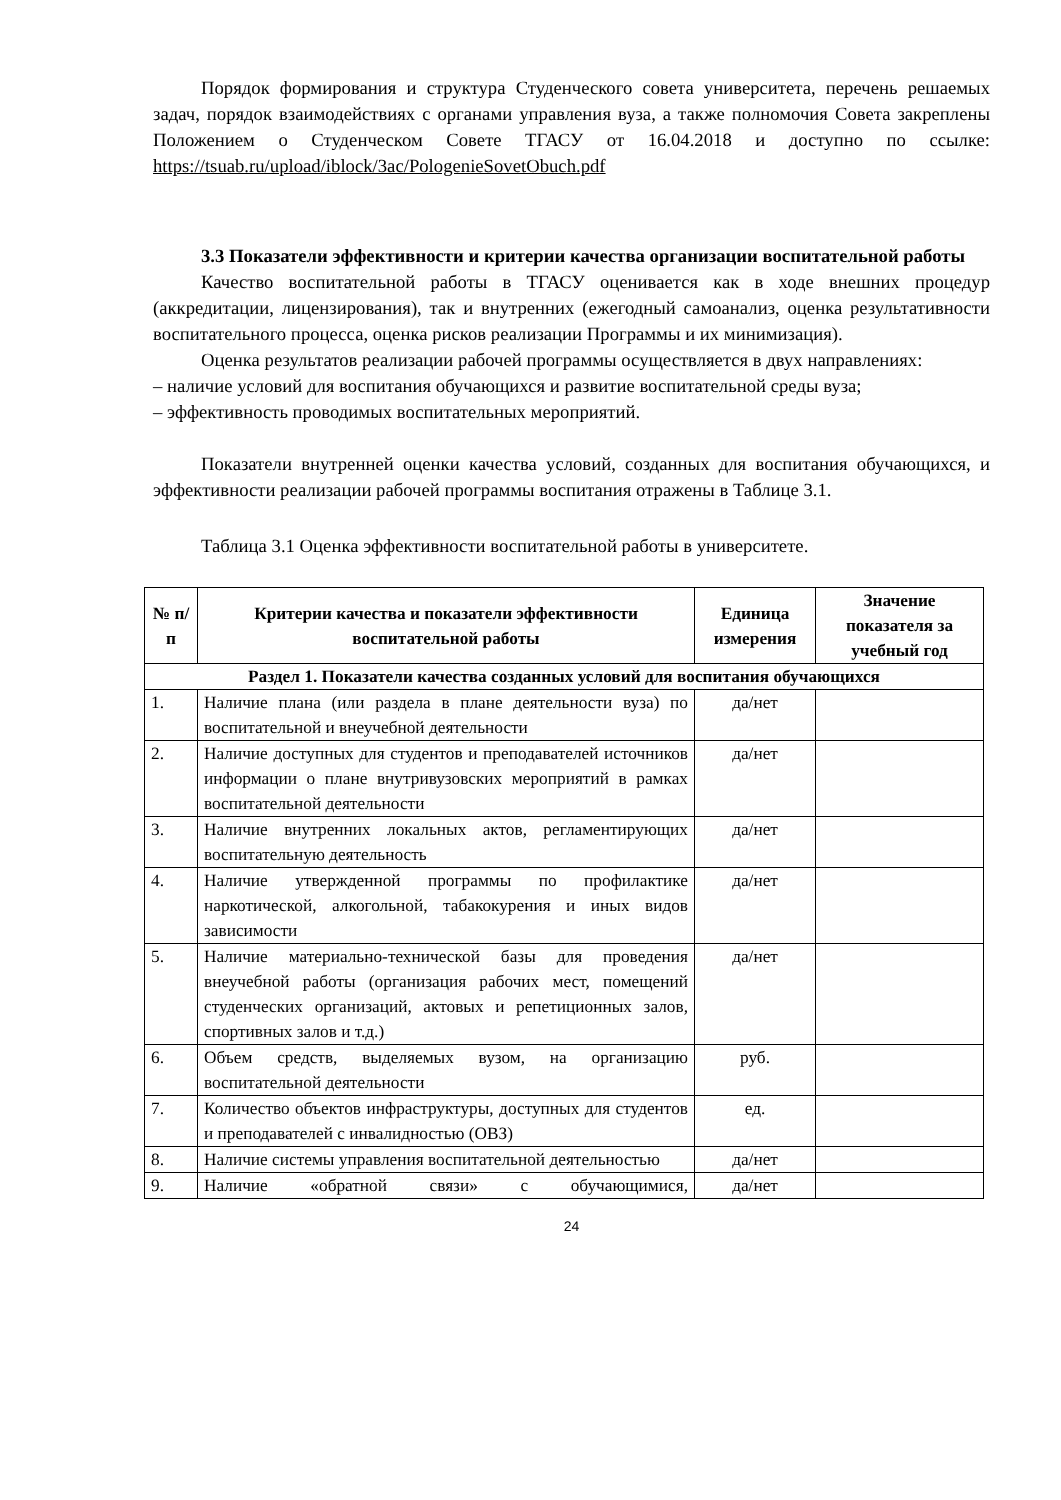Порядок формирования и структура Студенческого совета университета, перечень решаемых задач, порядок взаимодействиях с органами управления вуза, а также полномочия Совета закреплены Положением о Студенческом Совете ТГАСУ от 16.04.2018 и доступно по ссылке: https://tsuab.ru/upload/iblock/3ac/PologenieSovetObuch.pdf
3.3 Показатели эффективности и критерии качества организации воспитательной работы
Качество воспитательной работы в ТГАСУ оценивается как в ходе внешних процедур (аккредитации, лицензирования), так и внутренних (ежегодный самоанализ, оценка результативности воспитательного процесса, оценка рисков реализации Программы и их минимизация).
Оценка результатов реализации рабочей программы осуществляется в двух направлениях:
– наличие условий для воспитания обучающихся и развитие воспитательной среды вуза;
– эффективность проводимых воспитательных мероприятий.
Показатели внутренней оценки качества условий, созданных для воспитания обучающихся, и эффективности реализации рабочей программы воспитания отражены в Таблице 3.1.
Таблица 3.1 Оценка эффективности воспитательной работы в университете.
| № п/п | Критерии качества и показатели эффективности воспитательной работы | Единица измерения | Значение показателя за учебный год |
| --- | --- | --- | --- |
| Раздел 1. Показатели качества созданных условий для воспитания обучающихся | | | |
| 1. | Наличие плана (или раздела в плане деятельности вуза) по воспитательной и внеучебной деятельности | да/нет | |
| 2. | Наличие доступных для студентов и преподавателей источников информации о плане внутривузовских мероприятий в рамках воспитательной деятельности | да/нет | |
| 3. | Наличие внутренних локальных актов, регла­ментирующих воспитательную деятельность | да/нет | |
| 4. | Наличие утвержденной программы по профилактике наркотической, алкогольной, табакокурения и иных видов зависимости | да/нет | |
| 5. | Наличие материально-технической базы для проведения внеучебной работы (организация рабочих мест, помещений студенческих организаций, актовых и репетиционных залов, спортивных залов и т.д.) | да/нет | |
| 6. | Объем средств, выделяемых вузом, на организацию воспитательной деятельности | руб. | |
| 7. | Количество объектов инфраструктуры, доступных для студентов и преподавателей с инвалидностью (ОВЗ) | ед. | |
| 8. | Наличие системы управления воспитательной деятельностью | да/нет | |
| 9. | Наличие «обратной связи» с обучающимися, | да/нет | |
24